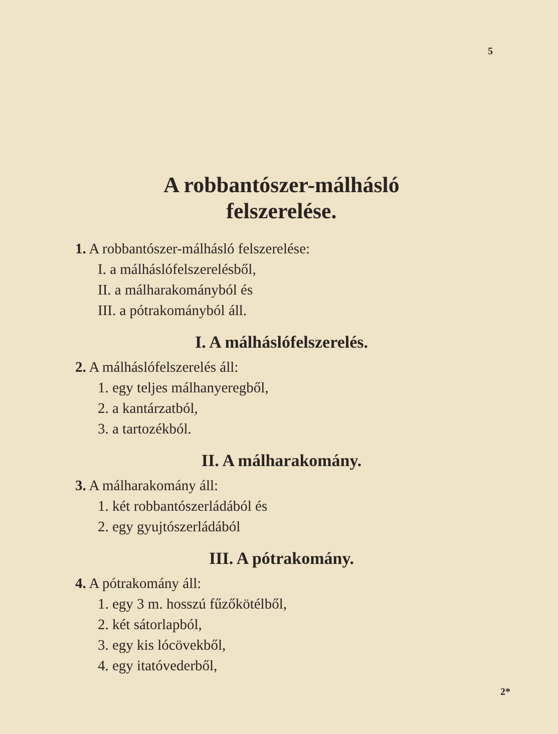5
A robbantószer-málhásló
felszerelése.
1. A robbantószer-málhásló felszerelése:
I. a málháslófelszerelésből,
II. a málharakományból és
III. a pótrakományból áll.
I. A málháslófelszerelés.
2. A málháslófelszerelés áll:
1. egy teljes málhanyeregből,
2. a kantárzatból,
3. a tartozékból.
II. A málharakomány.
3. A málharakomány áll:
1. két robbantószerládából és
2. egy gyujtószerládából
III. A pótrakomány.
4. A pótrakomány áll:
1. egy 3 m. hosszú fűzőkötélből,
2. két sátorlapból,
3. egy kis lócövekből,
4. egy itatóvederből,
2*